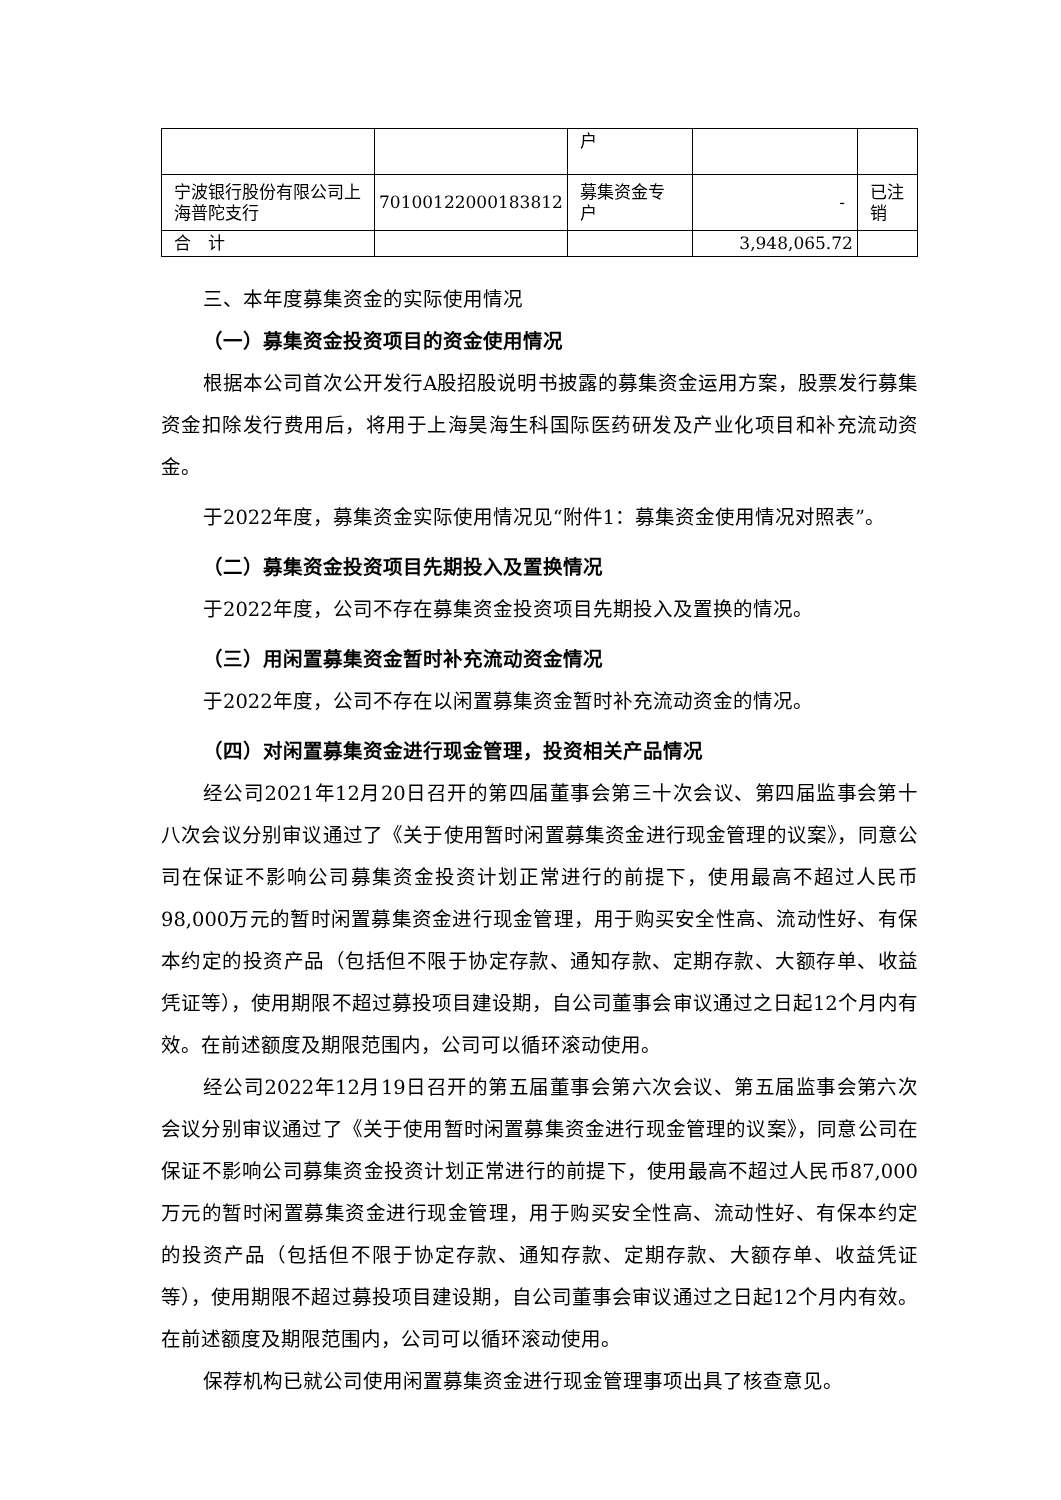| | | 户 | | |
| 宁波银行股份有限公司上海普陀支行 | 70100122000183812 | 募集资金专户 | - | 已注销 |
| 合 计 | | | 3,948,065.72 | |
三、本年度募集资金的实际使用情况
（一）募集资金投资项目的资金使用情况
根据本公司首次公开发行A股招股说明书披露的募集资金运用方案，股票发行募集资金扣除发行费用后，将用于上海昊海生科国际医药研发及产业化项目和补充流动资金。
于2022年度，募集资金实际使用情况见“附件1：募集资金使用情况对照表”。
（二）募集资金投资项目先期投入及置换情况
于2022年度，公司不存在募集资金投资项目先期投入及置换的情况。
（三）用闲置募集资金暂时补充流动资金情况
于2022年度，公司不存在以闲置募集资金暂时补充流动资金的情况。
（四）对闲置募集资金进行现金管理，投资相关产品情况
经公司2021年12月20日召开的第四届董事会第三十次会议、第四届监事会第十八次会议分别审议通过了《关于使用暂时闲置募集资金进行现金管理的议案》，同意公司在保证不影响公司募集资金投资计划正常进行的前提下，使用最高不超过人民币98,000万元的暂时闲置募集资金进行现金管理，用于购买安全性高、流动性好、有保本约定的投资产品（包括但不限于协定存款、通知存款、定期存款、大额存单、收益凭证等），使用期限不超过募投项目建设期，自公司董事会审议通过之日起12个月内有效。在前述额度及期限范围内，公司可以循环滚动使用。
经公司2022年12月19日召开的第五届董事会第六次会议、第五届监事会第六次会议分别审议通过了《关于使用暂时闲置募集资金进行现金管理的议案》，同意公司在保证不影响公司募集资金投资计划正常进行的前提下，使用最高不超过人民币87,000万元的暂时闲置募集资金进行现金管理，用于购买安全性高、流动性好、有保本约定的投资产品（包括但不限于协定存款、通知存款、定期存款、大额存单、收益凭证等），使用期限不超过募投项目建设期，自公司董事会审议通过之日起12个月内有效。在前述额度及期限范围内，公司可以循环滚动使用。
保荐机构已就公司使用闲置募集资金进行现金管理事项出具了核查意见。